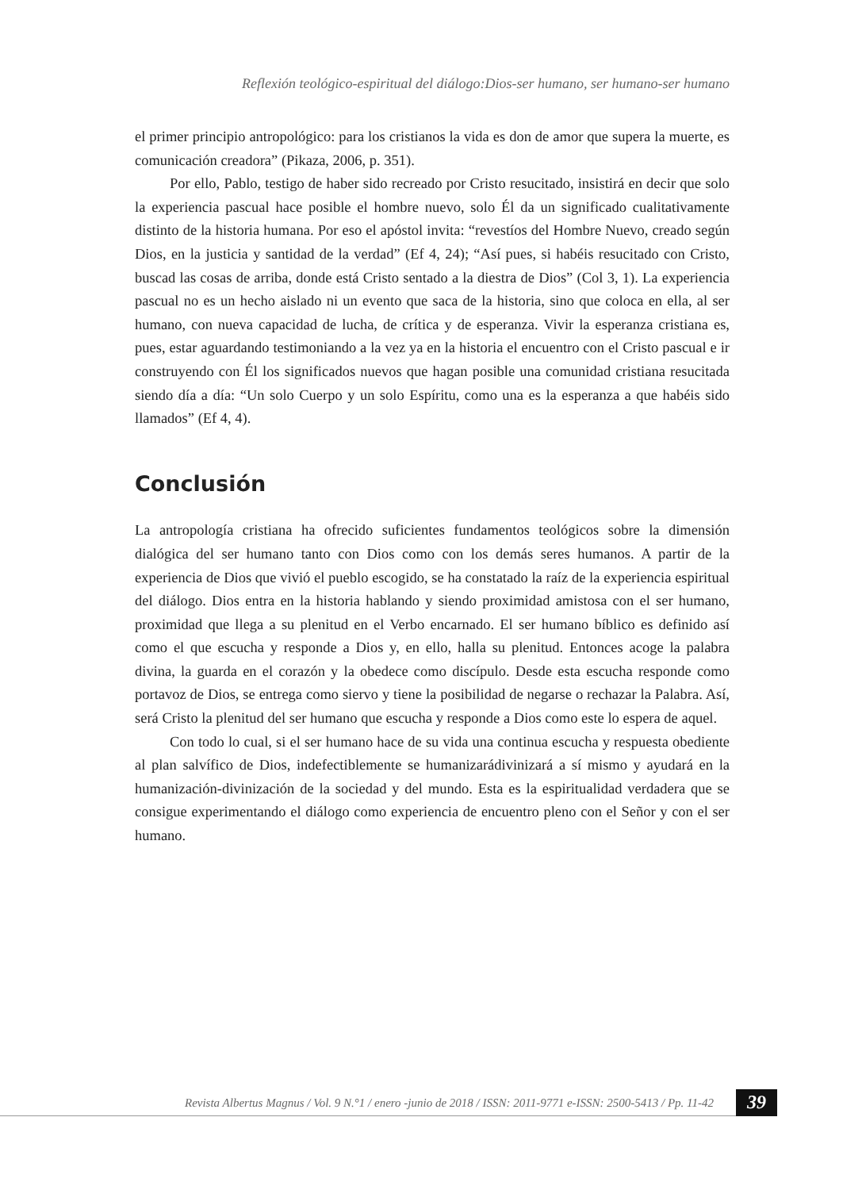Reflexión teológico-espiritual del diálogo:Dios-ser humano, ser humano-ser humano
el primer principio antropológico: para los cristianos la vida es don de amor que supera la muerte, es comunicación creadora” (Pikaza, 2006, p. 351).
Por ello, Pablo, testigo de haber sido recreado por Cristo resucitado, insistirá en decir que solo la experiencia pascual hace posible el hombre nuevo, solo Él da un significado cualitativamente distinto de la historia humana. Por eso el apóstol invita: “revestíos del Hombre Nuevo, creado según Dios, en la justicia y santidad de la verdad” (Ef 4, 24); “Así pues, si habéis resucitado con Cristo, buscad las cosas de arriba, donde está Cristo sentado a la diestra de Dios” (Col 3, 1). La experiencia pascual no es un hecho aislado ni un evento que saca de la historia, sino que coloca en ella, al ser humano, con nueva capacidad de lucha, de crítica y de esperanza. Vivir la esperanza cristiana es, pues, estar aguardando testimoniando a la vez ya en la historia el encuentro con el Cristo pascual e ir construyendo con Él los significados nuevos que hagan posible una comunidad cristiana resucitada siendo día a día: “Un solo Cuerpo y un solo Espíritu, como una es la esperanza a que habéis sido llamados” (Ef 4, 4).
Conclusión
La antropología cristiana ha ofrecido suficientes fundamentos teológicos sobre la dimensión dialógica del ser humano tanto con Dios como con los demás seres humanos. A partir de la experiencia de Dios que vivió el pueblo escogido, se ha constatado la raíz de la experiencia espiritual del diálogo. Dios entra en la historia hablando y siendo proximidad amistosa con el ser humano, proximidad que llega a su plenitud en el Verbo encarnado. El ser humano bíblico es definido así como el que escucha y responde a Dios y, en ello, halla su plenitud. Entonces acoge la palabra divina, la guarda en el corazón y la obedece como discípulo. Desde esta escucha responde como portavoz de Dios, se entrega como siervo y tiene la posibilidad de negarse o rechazar la Palabra. Así, será Cristo la plenitud del ser humano que escucha y responde a Dios como este lo espera de aquel.
Con todo lo cual, si el ser humano hace de su vida una continua escucha y respuesta obediente al plan salvífico de Dios, indefectiblemente se humanizarádivinizará a sí mismo y ayudará en la humanización-divinización de la sociedad y del mundo. Esta es la espiritualidad verdadera que se consigue experimentando el diálogo como experiencia de encuentro pleno con el Señor y con el ser humano.
Revista Albertus Magnus / Vol. 9 N.°1 / enero -junio de 2018 / ISSN: 2011-9771 e-ISSN: 2500-5413 / Pp. 11-42
39